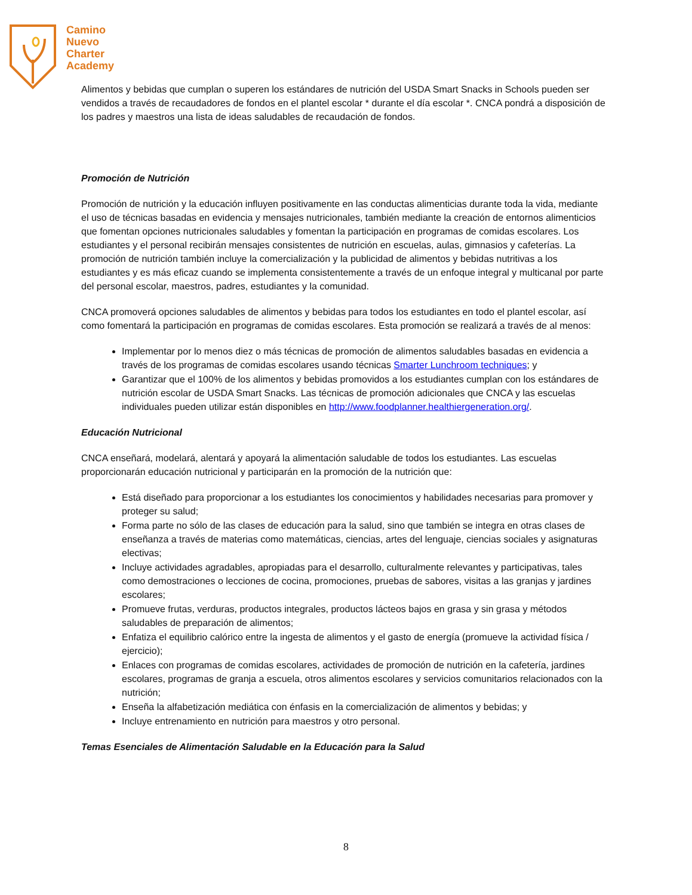Camino
Nuevo
Charter
Academy
Alimentos y bebidas que cumplan o superen los estándares de nutrición del USDA Smart Snacks in Schools pueden ser vendidos a través de recaudadores de fondos en el plantel escolar * durante el día escolar *. CNCA pondrá a disposición de los padres y maestros una lista de ideas saludables de recaudación de fondos.
Promoción de Nutrición
Promoción de nutrición y la educación influyen positivamente en las conductas alimenticias durante toda la vida, mediante el uso de técnicas basadas en evidencia y mensajes nutricionales, también mediante la creación de entornos alimenticios que fomentan opciones nutricionales saludables y fomentan la participación en programas de comidas escolares. Los estudiantes y el personal recibirán mensajes consistentes de nutrición en escuelas, aulas, gimnasios y cafeterías. La promoción de nutrición también incluye la comercialización y la publicidad de alimentos y bebidas nutritivas a los estudiantes y es más eficaz cuando se implementa consistentemente a través de un enfoque integral y multicanal por parte del personal escolar, maestros, padres, estudiantes y la comunidad.
CNCA promoverá opciones saludables de alimentos y bebidas para todos los estudiantes en todo el plantel escolar, así como fomentará la participación en programas de comidas escolares. Esta promoción se realizará a través de al menos:
Implementar por lo menos diez o más técnicas de promoción de alimentos saludables basadas en evidencia a través de los programas de comidas escolares usando técnicas Smarter Lunchroom techniques; y
Garantizar que el 100% de los alimentos y bebidas promovidos a los estudiantes cumplan con los estándares de nutrición escolar de USDA Smart Snacks. Las técnicas de promoción adicionales que CNCA y las escuelas individuales pueden utilizar están disponibles en http://www.foodplanner.healthiergeneration.org/.
Educación Nutricional
CNCA enseñará, modelará, alentará y apoyará la alimentación saludable de todos los estudiantes. Las escuelas proporcionarán educación nutricional y participarán en la promoción de la nutrición que:
Está diseñado para proporcionar a los estudiantes los conocimientos y habilidades necesarias para promover y proteger su salud;
Forma parte no sólo de las clases de educación para la salud, sino que también se integra en otras clases de enseñanza a través de materias como matemáticas, ciencias, artes del lenguaje, ciencias sociales y asignaturas electivas;
Incluye actividades agradables, apropiadas para el desarrollo, culturalmente relevantes y participativas, tales como demostraciones o lecciones de cocina, promociones, pruebas de sabores, visitas a las granjas y jardines escolares;
Promueve frutas, verduras, productos integrales, productos lácteos bajos en grasa y sin grasa y métodos saludables de preparación de alimentos;
Enfatiza el equilibrio calórico entre la ingesta de alimentos y el gasto de energía (promueve la actividad física / ejercicio);
Enlaces con programas de comidas escolares, actividades de promoción de nutrición en la cafetería, jardines escolares, programas de granja a escuela, otros alimentos escolares y servicios comunitarios relacionados con la nutrición;
Enseña la alfabetización mediática con énfasis en la comercialización de alimentos y bebidas; y
Incluye entrenamiento en nutrición para maestros y otro personal.
Temas Esenciales de Alimentación Saludable en la Educación para la Salud
8